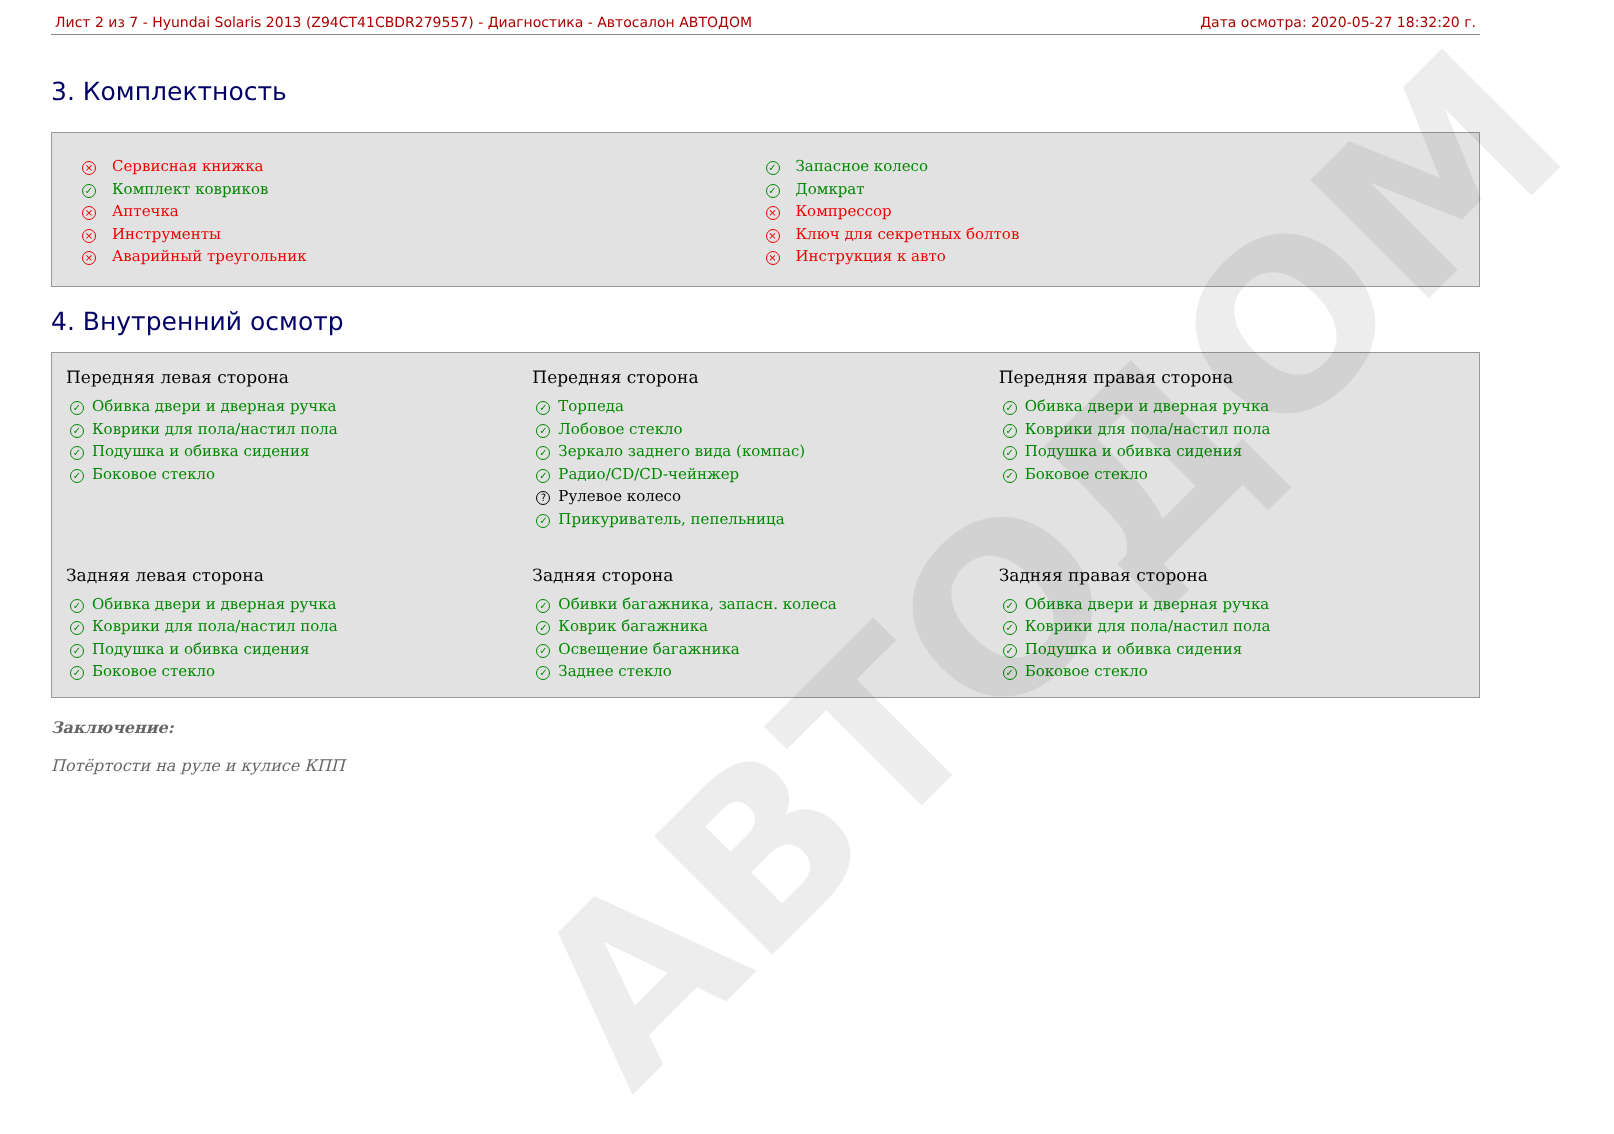АВТОДОМ
Лист 2 из 7 - Hyundai Solaris 2013 (Z94CT41CBDR279557) - Диагностика - Автосалон АВТОДОМ Дата осмотра: 2020-05-27 18:32:20 г.
3. Комплектность
× Сервисная книжка
✓ Комплект ковриков
× Аптечка
× Инструменты
× Аварийный треугольник
✓ Запасное колесо
✓ Домкрат
× Компрессор
× Ключ для секретных болтов
× Инструкция к авто
4. Внутренний осмотр
Передняя левая сторона
✓ Обивка двери и дверная ручка
✓ Коврики для пола/настил пола
✓ Подушка и обивка сидения
✓ Боковое стекло
Передняя сторона
✓ Торпеда
✓ Лобовое стекло
✓ Зеркало заднего вида (компас)
✓ Радио/CD/CD-чейнжер
? Рулевое колесо
✓ Прикуриватель, пепельница
Передняя правая сторона
✓ Обивка двери и дверная ручка
✓ Коврики для пола/настил пола
✓ Подушка и обивка сидения
✓ Боковое стекло
Задняя левая сторона
✓ Обивка двери и дверная ручка
✓ Коврики для пола/настил пола
✓ Подушка и обивка сидения
✓ Боковое стекло
Задняя сторона
✓ Обивки багажника, запасн. колеса
✓ Коврик багажника
✓ Освещение багажника
✓ Заднее стекло
Задняя правая сторона
✓ Обивка двери и дверная ручка
✓ Коврики для пола/настил пола
✓ Подушка и обивка сидения
✓ Боковое стекло
Заключение:
Потёртости на руле и кулисе КПП